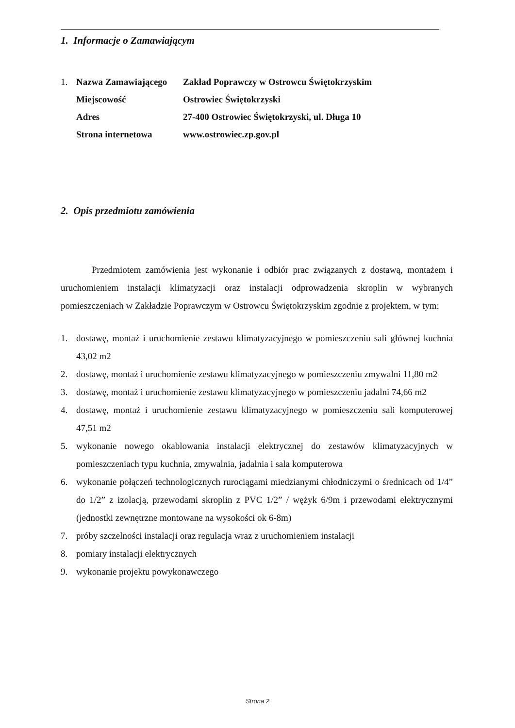1. Informacje o Zamawiającym
| 1. | Nazwa Zamawiającego | Zakład Poprawczy w Ostrowcu Świętokrzyskim |
| | Miejscowość | Ostrowiec Świętokrzyski |
| | Adres | 27-400 Ostrowiec Świętokrzyski, ul. Długa 10 |
| | Strona internetowa | www.ostrowiec.zp.gov.pl |
2. Opis przedmiotu zamówienia
Przedmiotem zamówienia jest wykonanie i odbiór prac związanych z dostawą, montażem i uruchomieniem instalacji klimatyzacji oraz instalacji odprowadzenia skroplin w wybranych pomieszczeniach w Zakładzie Poprawczym w Ostrowcu Świętokrzyskim zgodnie z projektem, w tym:
1. dostawę, montaż i uruchomienie zestawu klimatyzacyjnego w pomieszczeniu sali głównej kuchnia 43,02 m2
2. dostawę, montaż i uruchomienie zestawu klimatyzacyjnego w pomieszczeniu zmywalni 11,80 m2
3. dostawę, montaż i uruchomienie zestawu klimatyzacyjnego w pomieszczeniu jadalni 74,66 m2
4. dostawę, montaż i uruchomienie zestawu klimatyzacyjnego w pomieszczeniu sali komputerowej 47,51 m2
5. wykonanie nowego okablowania instalacji elektrycznej do zestawów klimatyzacyjnych w pomieszczeniach typu kuchnia, zmywalnia, jadalnia i sala komputerowa
6. wykonanie połączeń technologicznych rurociągami miedzianymi chłodniczymi o średnicach od 1/4” do 1/2” z izolacją, przewodami skroplin z PVC 1/2” / wężyk 6/9m i przewodami elektrycznymi (jednostki zewnętrzne montowane na wysokości ok 6-8m)
7. próby szczelności instalacji oraz regulacja wraz z uruchomieniem instalacji
8. pomiary instalacji elektrycznych
9. wykonanie projektu powykonawczego
Strona 2